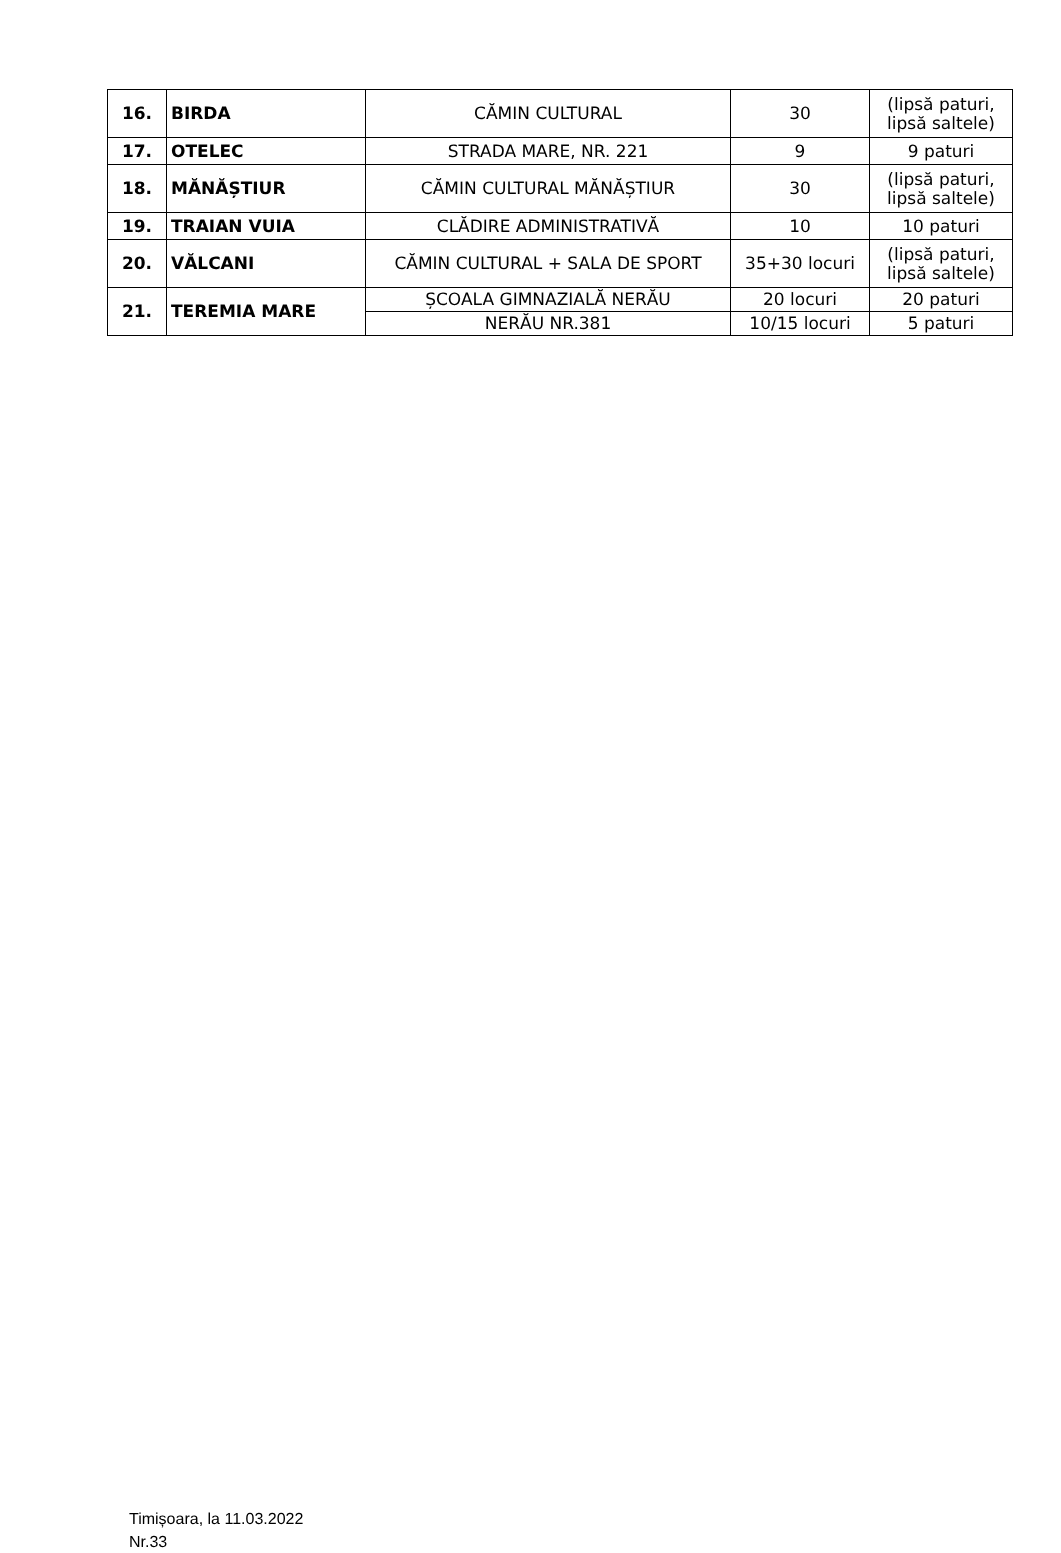| 16. | BIRDA | CĂMIN CULTURAL | 30 | (lipsă paturi, lipsă saltele) |
| 17. | OTELEC | STRADA MARE, NR. 221 | 9 | 9 paturi |
| 18. | MĂNĂȘTIUR | CĂMIN CULTURAL MĂNĂȘTIUR | 30 | (lipsă paturi, lipsă saltele) |
| 19. | TRAIAN VUIA | CLĂDIRE ADMINISTRATIVĂ | 10 | 10 paturi |
| 20. | VĂLCANI | CĂMIN CULTURAL + SALA DE SPORT | 35+30 locuri | (lipsă paturi, lipsă saltele) |
| 21. | TEREMIA MARE | ȘCOALA GIMNAZIALĂ NERĂU | 20 locuri | 20 paturi |
| | | NERĂU NR.381 | 10/15 locuri | 5 paturi |
Timișoara, la 11.03.2022
Nr.33